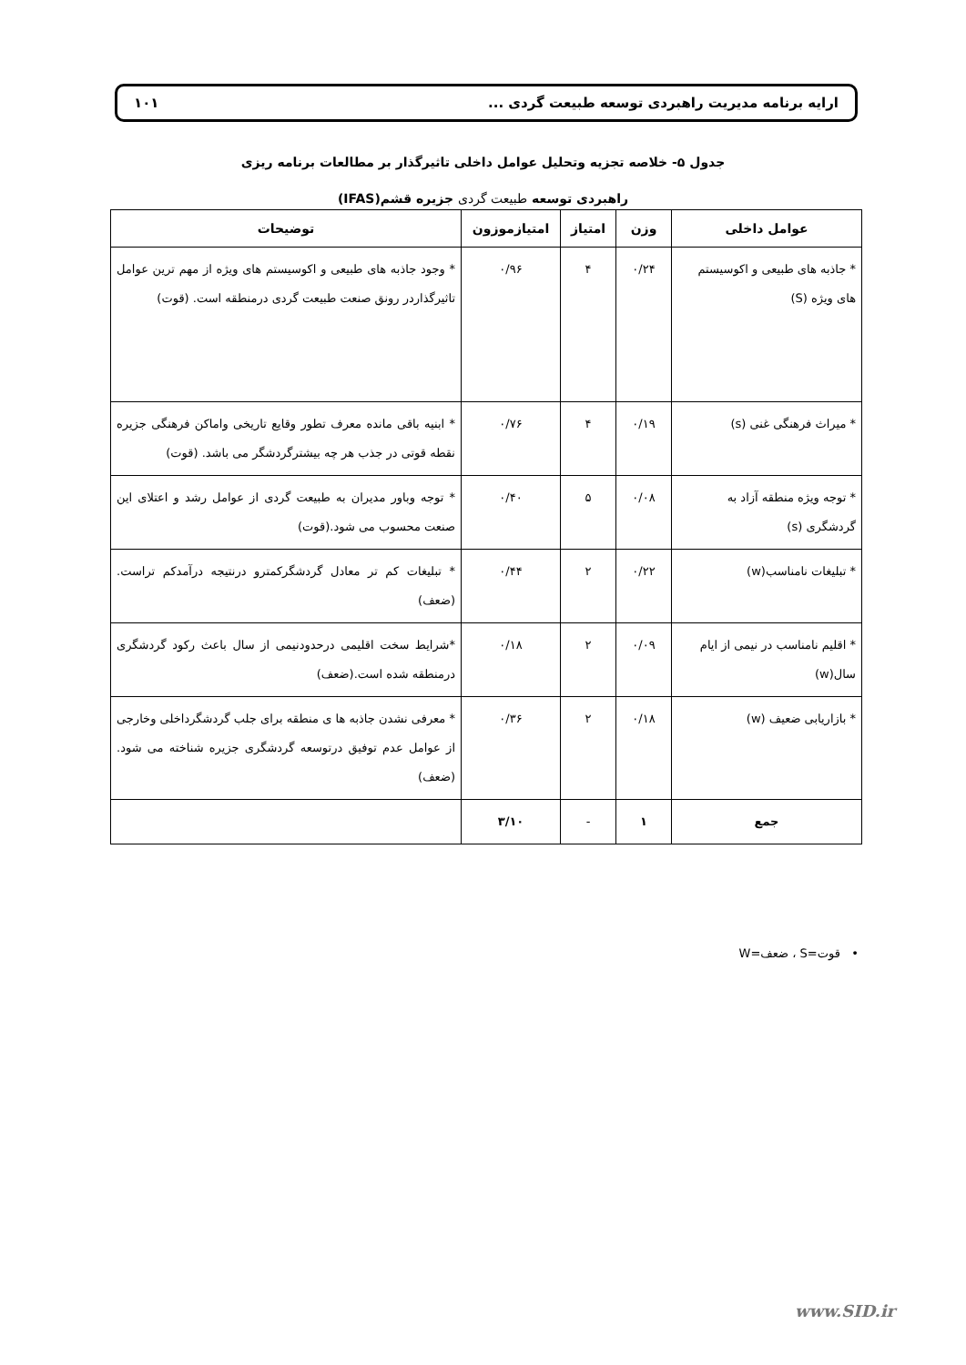ارایه برنامه مدیریت راهبردی توسعه طبیعت گردی ... ۱۰۱
جدول ۵- خلاصه تجزیه وتحلیل عوامل داخلی تاثیرگذار بر مطالعات برنامه ریزی
راهبردی توسعه طبیعت گردی جزیره قشم(IFAS)
| عوامل داخلی | وزن | امتیاز | امتیازموزون | توضیحات |
| --- | --- | --- | --- | --- |
| * جاذبه های طبیعی و اکوسیستم های ویژه (S) | ۰/۲۴ | ۴ | ۰/۹۶ | * وجود جاذبه های طبیعی و اکوسیستم های ویژه از مهم ترین عوامل تاثیرگذاردر رونق صنعت طبیعت گردی درمنطقه است. (قوت) |
| * میراث فرهنگی غنی (s) | ۰/۱۹ | ۴ | ۰/۷۶ | * ابنیه باقی مانده معرف تطور وقایع تاریخی واماکن فرهنگی جزیره نقطه قوتی در جذب هر چه بیشترگردشگر می باشد. (قوت) |
| * توجه ویژه منطقه آزاد به گردشگری (s) | ۰/۰۸ | ۵ | ۰/۴۰ | * توجه وباور مدیران به طبیعت گردی از عوامل رشد و اعتلای این صنعت محسوب می شود.(قوت) |
| * تبلیغات نامناسب(w) | ۰/۲۲ | ۲ | ۰/۴۴ | * تبلیغات کم تر معادل گردشگرکمترو درنتیجه درآمدکم تراست.(ضعف) |
| * اقلیم نامناسب در نیمی از ایام سال(w) | ۰/۰۹ | ۲ | ۰/۱۸ | *شرایط سخت اقلیمی درحدودنیمی از سال باعث رکود گردشگری درمنطقه شده است.(ضعف) |
| * بازاریابی ضعیف (w) | ۰/۱۸ | ۲ | ۰/۳۶ | * معرفی نشدن جاذبه ها ی منطقه برای جلب گردشگرداخلی وخارجی از عوامل عدم توفیق درتوسعه گردشگری جزیره شناخته می شود. (ضعف) |
| جمع | ۱ | - | ۳/۱۰ | |
• قوت=S ، ضعف=W
www.SID.ir